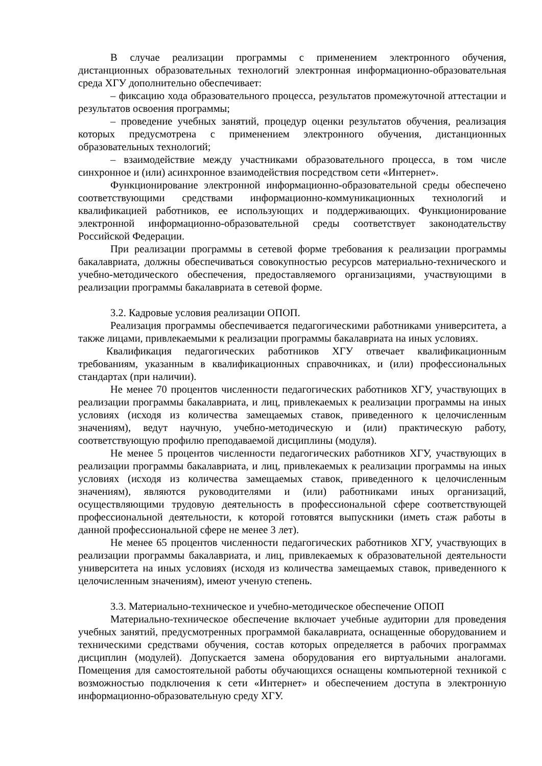В случае реализации программы с применением электронного обучения, дистанционных образовательных технологий электронная информационно-образовательная среда ХГУ дополнительно обеспечивает:
– фиксацию хода образовательного процесса, результатов промежуточной аттестации и результатов освоения программы;
– проведение учебных занятий, процедур оценки результатов обучения, реализация которых предусмотрена с применением электронного обучения, дистанционных образовательных технологий;
– взаимодействие между участниками образовательного процесса, в том числе синхронное и (или) асинхронное взаимодействия посредством сети «Интернет».
Функционирование электронной информационно-образовательной среды обеспечено соответствующими средствами информационно-коммуникационных технологий и квалификацией работников, ее использующих и поддерживающих. Функционирование электронной информационно-образовательной среды соответствует законодательству Российской Федерации.
При реализации программы в сетевой форме требования к реализации программы бакалавриата, должны обеспечиваться совокупностью ресурсов материально-технического и учебно-методического обеспечения, предоставляемого организациями, участвующими в реализации программы бакалавриата в сетевой форме.
3.2. Кадровые условия реализации ОПОП.
Реализация программы обеспечивается педагогическими работниками университета, а также лицами, привлекаемыми к реализации программы бакалавриата на иных условиях.
Квалификация педагогических работников ХГУ отвечает квалификационным требованиям, указанным в квалификационных справочниках, и (или) профессиональных стандартах (при наличии).
Не менее 70 процентов численности педагогических работников ХГУ, участвующих в реализации программы бакалавриата, и лиц, привлекаемых к реализации программы на иных условиях (исходя из количества замещаемых ставок, приведенного к целочисленным значениям), ведут научную, учебно-методическую и (или) практическую работу, соответствующую профилю преподаваемой дисциплины (модуля).
Не менее 5 процентов численности педагогических работников ХГУ, участвующих в реализации программы бакалавриата, и лиц, привлекаемых к реализации программы на иных условиях (исходя из количества замещаемых ставок, приведенного к целочисленным значениям), являются руководителями и (или) работниками иных организаций, осуществляющими трудовую деятельность в профессиональной сфере соответствующей профессиональной деятельности, к которой готовятся выпускники (иметь стаж работы в данной профессиональной сфере не менее 3 лет).
Не менее 65 процентов численности педагогических работников ХГУ, участвующих в реализации программы бакалавриата, и лиц, привлекаемых к образовательной деятельности университета на иных условиях (исходя из количества замещаемых ставок, приведенного к целочисленным значениям), имеют ученую степень.
3.3. Материально-техническое и учебно-методическое обеспечение ОПОП
Материально-техническое обеспечение включает учебные аудитории для проведения учебных занятий, предусмотренных программой бакалавриата, оснащенные оборудованием и техническими средствами обучения, состав которых определяется в рабочих программах дисциплин (модулей). Допускается замена оборудования его виртуальными аналогами. Помещения для самостоятельной работы обучающихся оснащены компьютерной техникой с возможностью подключения к сети «Интернет» и обеспечением доступа в электронную информационно-образовательную среду ХГУ.